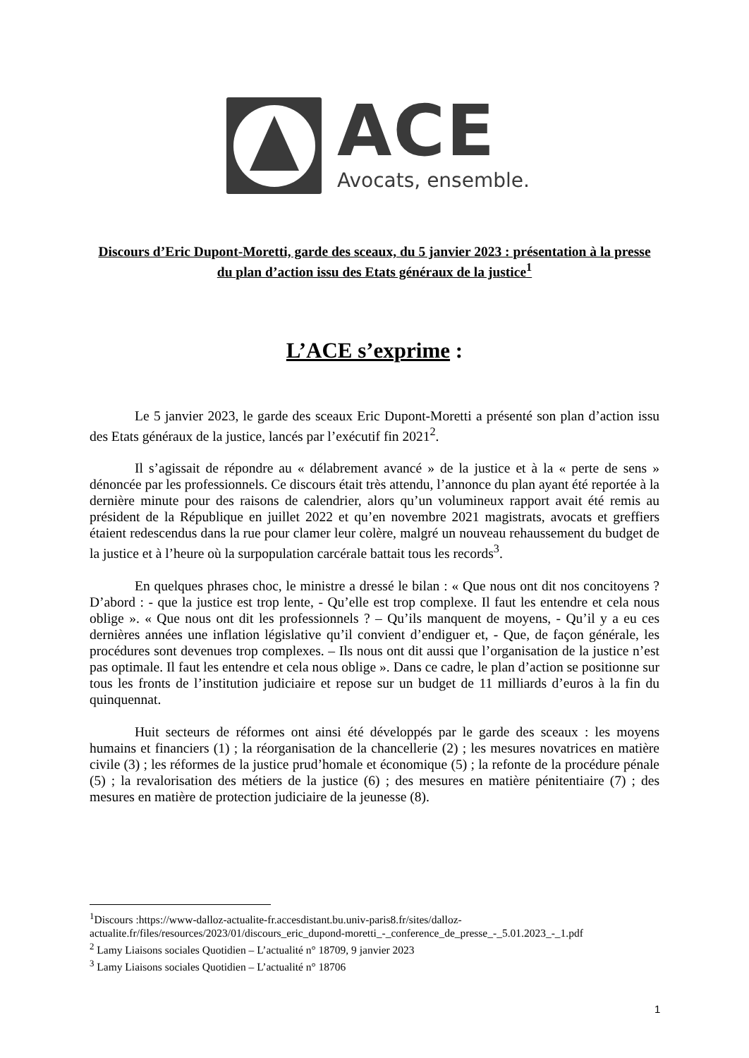ACE
Avocats, ensemble.
Discours d’Eric Dupont-Moretti, garde des sceaux, du 5 janvier 2023 : présentation à la presse du plan d’action issu des Etats généraux de la justice<sup>1</sup>
L’ACE s’exprime :
Le 5 janvier 2023, le garde des sceaux Eric Dupont-Moretti a présenté son plan d’action issu des Etats généraux de la justice, lancés par l’exécutif fin 2021<sup>2</sup>.
Il s’agissait de répondre au « délabrement avancé » de la justice et à la « perte de sens » dénoncée par les professionnels. Ce discours était très attendu, l’annonce du plan ayant été reportée à la dernière minute pour des raisons de calendrier, alors qu’un volumineux rapport avait été remis au président de la République en juillet 2022 et qu’en novembre 2021 magistrats, avocats et greffiers étaient redescendus dans la rue pour clamer leur colère, malgré un nouveau rehaussement du budget de la justice et à l’heure où la surpopulation carcérale battait tous les records<sup>3</sup>.
En quelques phrases choc, le ministre a dressé le bilan : « Que nous ont dit nos concitoyens ? D’abord : - que la justice est trop lente, - Qu’elle est trop complexe. Il faut les entendre et cela nous oblige ». « Que nous ont dit les professionnels ? – Qu’ils manquent de moyens, - Qu’il y a eu ces dernières années une inflation législative qu’il convient d’endiguer et, - Que, de façon générale, les procédures sont devenues trop complexes. – Ils nous ont dit aussi que l’organisation de la justice n’est pas optimale. Il faut les entendre et cela nous oblige ». Dans ce cadre, le plan d’action se positionne sur tous les fronts de l’institution judiciaire et repose sur un budget de 11 milliards d’euros à la fin du quinquennat.
Huit secteurs de réformes ont ainsi été développés par le garde des sceaux : les moyens humains et financiers (1) ; la réorganisation de la chancellerie (2) ; les mesures novatrices en matière civile (3) ; les réformes de la justice prud’homale et économique (5) ; la refonte de la procédure pénale (5) ; la revalorisation des métiers de la justice (6) ; des mesures en matière pénitentiaire (7) ; des mesures en matière de protection judiciaire de la jeunesse (8).
<sup>1</sup> Discours :https://www-dalloz-actualite-fr.accesdistant.bu.univ-paris8.fr/sites/dalloz-actualite.fr/files/resources/2023/01/discours_eric_dupond-moretti_-_conference_de_presse_-_5.01.2023_-_1.pdf
<sup>2</sup> Lamy Liaisons sociales Quotidien – L’actualité n° 18709, 9 janvier 2023
<sup>3</sup> Lamy Liaisons sociales Quotidien – L’actualité n° 18706
1